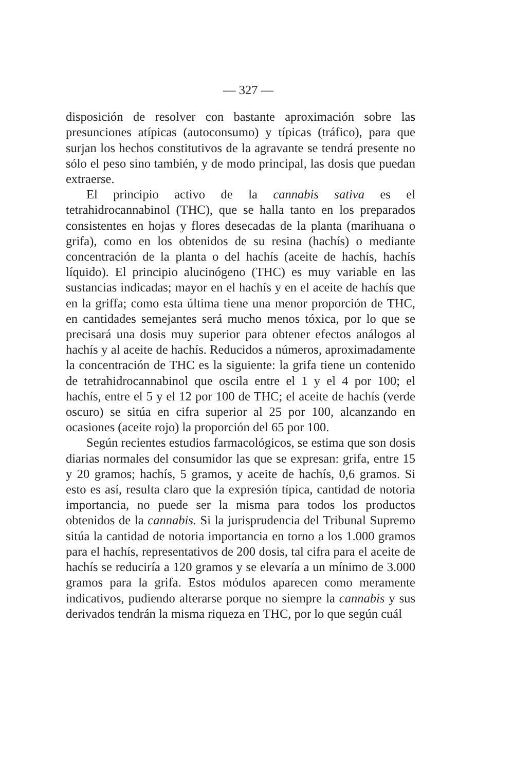— 327 —
disposición de resolver con bastante aproximación sobre las presunciones atípicas (autoconsumo) y típicas (tráfico), para que surjan los hechos constitutivos de la agravante se tendrá presente no sólo el peso sino también, y de modo principal, las dosis que puedan extraerse.
El principio activo de la cannabis sativa es el tetrahidrocannabinol (THC), que se halla tanto en los preparados consistentes en hojas y flores desecadas de la planta (marihuana o grifa), como en los obtenidos de su resina (hachís) o mediante concentración de la planta o del hachís (aceite de hachís, hachís líquido). El principio alucinógeno (THC) es muy variable en las sustancias indicadas; mayor en el hachís y en el aceite de hachís que en la griffa; como esta última tiene una menor proporción de THC, en cantidades semejantes será mucho menos tóxica, por lo que se precisará una dosis muy superior para obtener efectos análogos al hachís y al aceite de hachís. Reducidos a números, aproximadamente la concentración de THC es la siguiente: la grifa tiene un contenido de tetrahidrocannabinol que oscila entre el 1 y el 4 por 100; el hachís, entre el 5 y el 12 por 100 de THC; el aceite de hachís (verde oscuro) se sitúa en cifra superior al 25 por 100, alcanzando en ocasiones (aceite rojo) la proporción del 65 por 100.
Según recientes estudios farmacológicos, se estima que son dosis diarias normales del consumidor las que se expresan: grifa, entre 15 y 20 gramos; hachís, 5 gramos, y aceite de hachís, 0,6 gramos. Si esto es así, resulta claro que la expresión típica, cantidad de notoria importancia, no puede ser la misma para todos los productos obtenidos de la cannabis. Si la jurisprudencia del Tribunal Supremo sitúa la cantidad de notoria importancia en torno a los 1.000 gramos para el hachís, representativos de 200 dosis, tal cifra para el aceite de hachís se reduciría a 120 gramos y se elevaría a un mínimo de 3.000 gramos para la grifa. Estos módulos aparecen como meramente indicativos, pudiendo alterarse porque no siempre la cannabis y sus derivados tendrán la misma riqueza en THC, por lo que según cuál